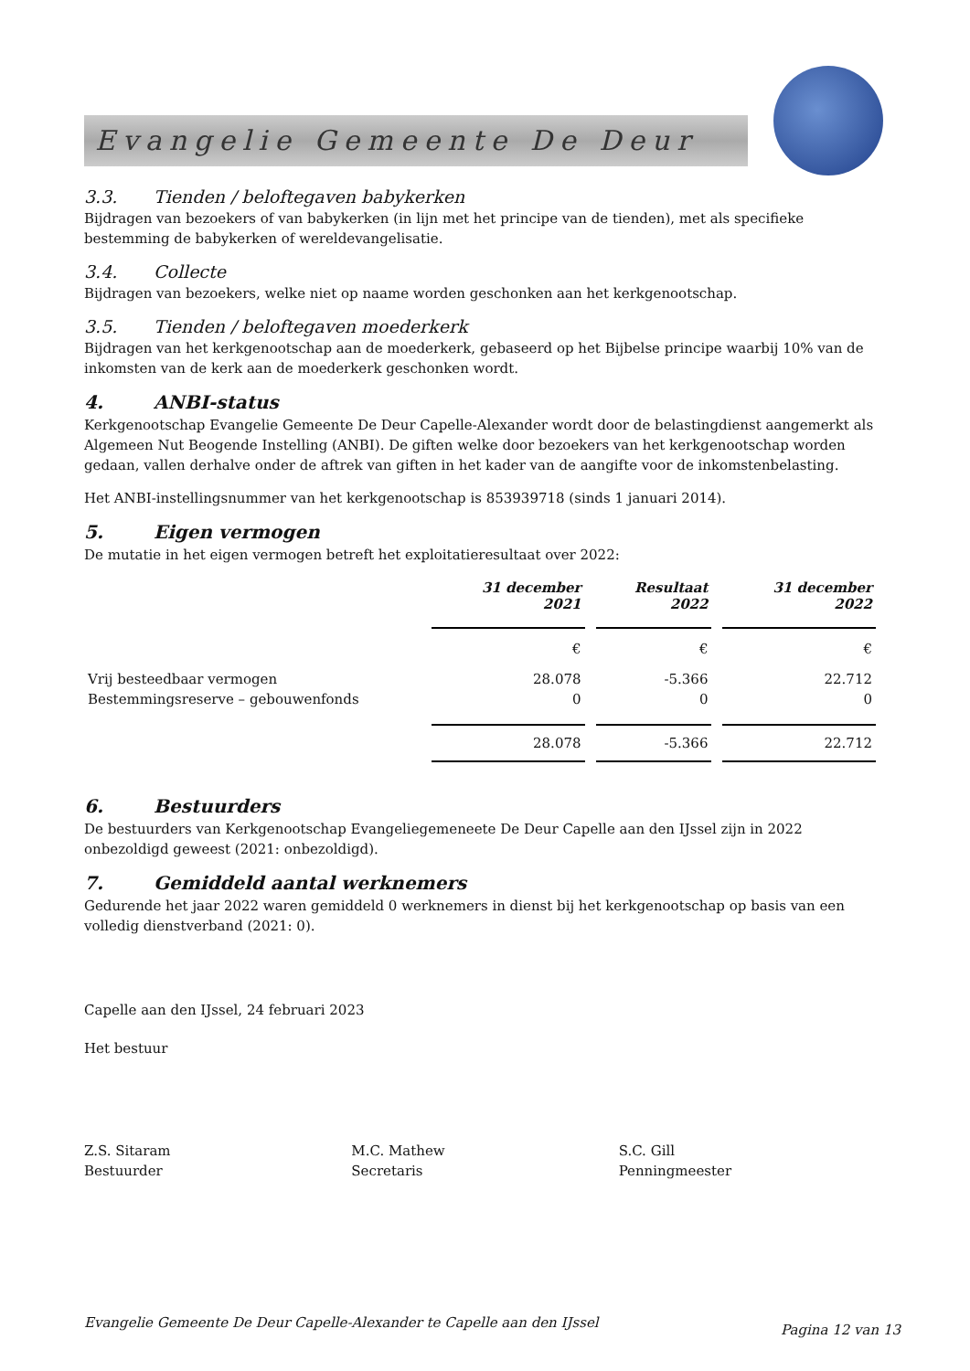Evangelie Gemeente De Deur
3.3. Tienden / beloftegaven babykerken
Bijdragen van bezoekers of van babykerken (in lijn met het principe van de tienden), met als specifieke bestemming de babykerken of wereldevangelisatie.
3.4. Collecte
Bijdragen van bezoekers, welke niet op naame worden geschonken aan het kerkgenootschap.
3.5. Tienden / beloftegaven moederkerk
Bijdragen van het kerkgenootschap aan de moederkerk, gebaseerd op het Bijbelse principe waarbij 10% van de inkomsten van de kerk aan de moederkerk geschonken wordt.
4. ANBI-status
Kerkgenootschap Evangelie Gemeente De Deur Capelle-Alexander wordt door de belastingdienst aangemerkt als Algemeen Nut Beogende Instelling (ANBI). De giften welke door bezoekers van het kerkgenootschap worden gedaan, vallen derhalve onder de aftrek van giften in het kader van de aangifte voor de inkomstenbelasting.
Het ANBI-instellingsnummer van het kerkgenootschap is 853939718 (sinds 1 januari 2014).
5. Eigen vermogen
De mutatie in het eigen vermogen betreft het exploitatieresultaat over 2022:
| | 31 december 2021 | Resultaat 2022 | 31 december 2022 |
| | € | € | € |
| Vrij besteedbaar vermogen | 28.078 | -5.366 | 22.712 |
| Bestemmingsreserve – gebouwenfonds | 0 | 0 | 0 |
| | 28.078 | -5.366 | 22.712 |
6. Bestuurders
De bestuurders van Kerkgenootschap Evangeliegemeneete De Deur Capelle aan den IJssel zijn in 2022 onbezoldigd geweest (2021: onbezoldigd).
7. Gemiddeld aantal werknemers
Gedurende het jaar 2022 waren gemiddeld 0 werknemers in dienst bij het kerkgenootschap op basis van een volledig dienstverband (2021: 0).
Capelle aan den IJssel, 24 februari 2023
Het bestuur
Z.S. Sitaram
Bestuurder
M.C. Mathew
Secretaris
S.C. Gill
Penningmeester
Evangelie Gemeente De Deur Capelle-Alexander te Capelle aan den IJssel Pagina 12 van 13